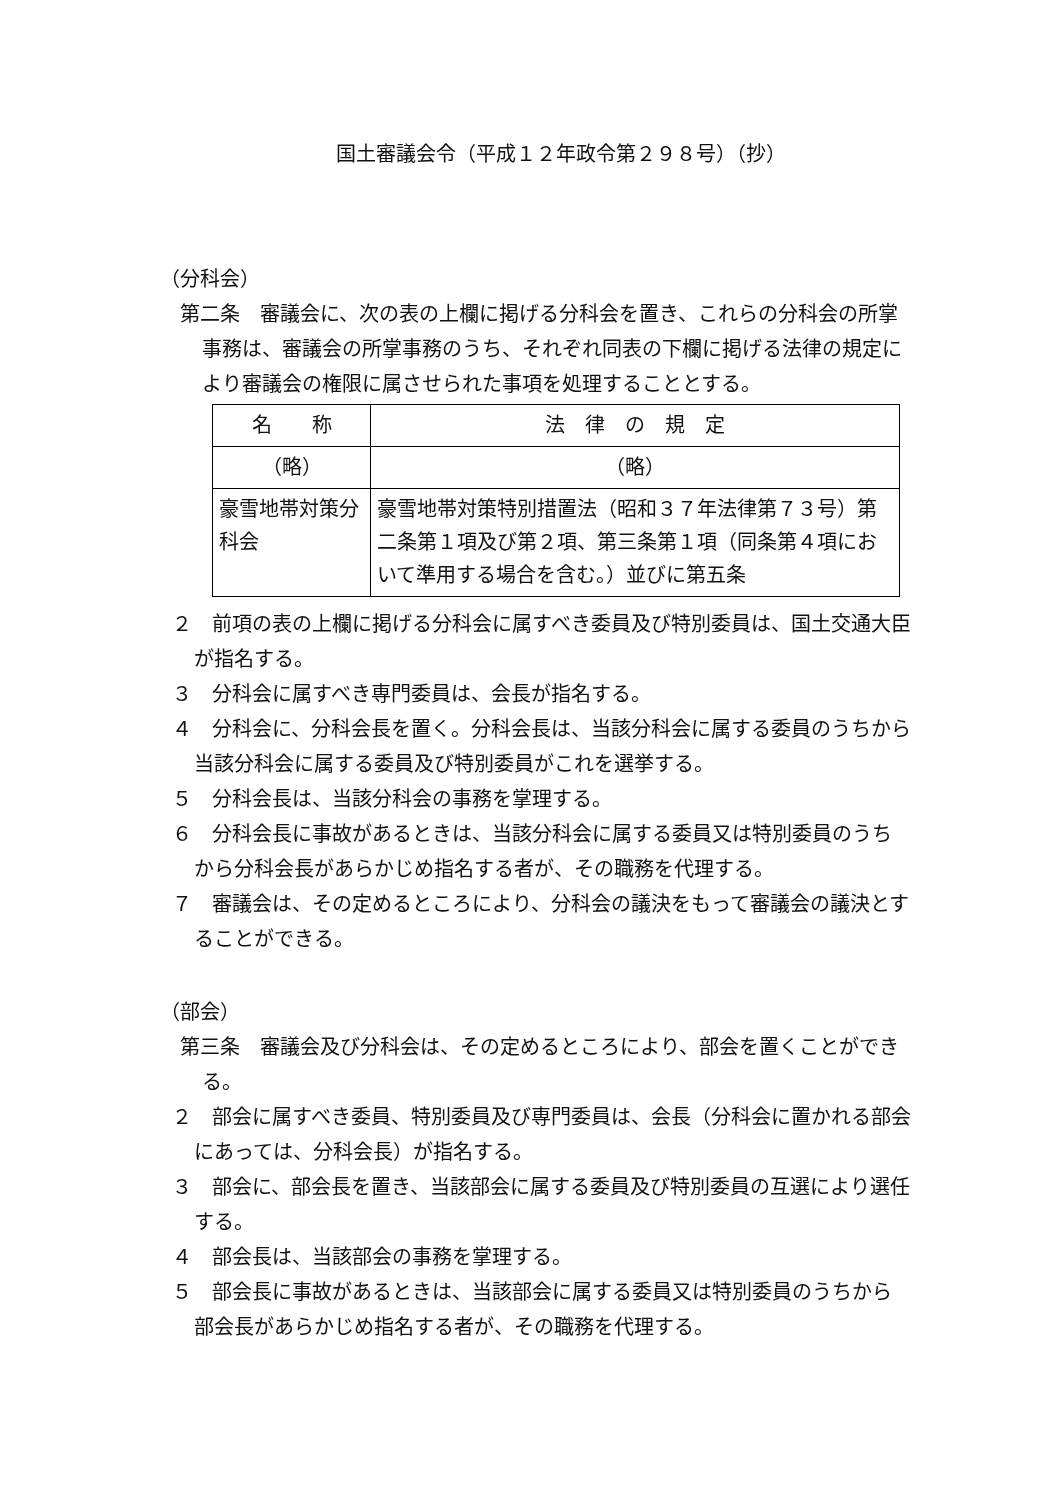国土審議会令（平成１２年政令第２９８号）（抄）
（分科会）
第二条　審議会に、次の表の上欄に掲げる分科会を置き、これらの分科会の所掌事務は、審議会の所掌事務のうち、それぞれ同表の下欄に掲げる法律の規定により審議会の権限に属させられた事項を処理することとする。
| 名 称 | 法 律 の 規 定 |
| （略） | （略） |
| 豪雪地帯対策分科会 | 豪雪地帯対策特別措置法（昭和３７年法律第７３号）第二条第１項及び第２項、第三条第１項（同条第４項において準用する場合を含む。）並びに第五条 |
２　前項の表の上欄に掲げる分科会に属すべき委員及び特別委員は、国土交通大臣が指名する。
３　分科会に属すべき専門委員は、会長が指名する。
４　分科会に、分科会長を置く。分科会長は、当該分科会に属する委員のうちから当該分科会に属する委員及び特別委員がこれを選挙する。
５　分科会長は、当該分科会の事務を掌理する。
６　分科会長に事故があるときは、当該分科会に属する委員又は特別委員のうちから分科会長があらかじめ指名する者が、その職務を代理する。
７　審議会は、その定めるところにより、分科会の議決をもって審議会の議決とすることができる。
（部会）
第三条　審議会及び分科会は、その定めるところにより、部会を置くことができる。
２　部会に属すべき委員、特別委員及び専門委員は、会長（分科会に置かれる部会にあっては、分科会長）が指名する。
３　部会に、部会長を置き、当該部会に属する委員及び特別委員の互選により選任する。
４　部会長は、当該部会の事務を掌理する。
５　部会長に事故があるときは、当該部会に属する委員又は特別委員のうちから部会長があらかじめ指名する者が、その職務を代理する。